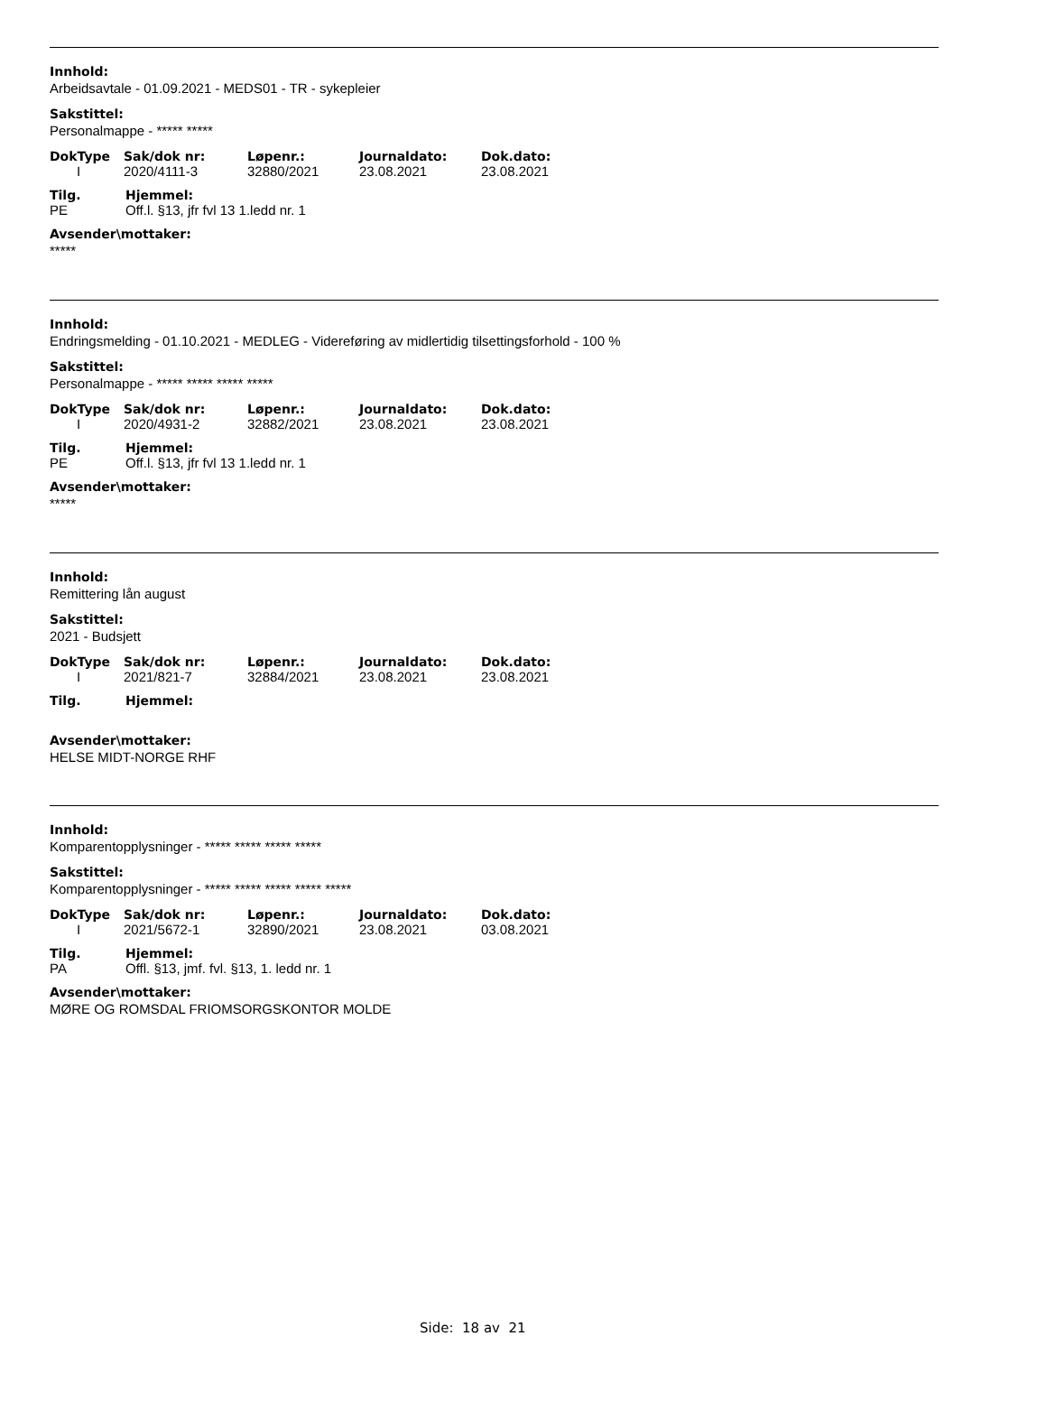Innhold:
Arbeidsavtale - 01.09.2021 - MEDS01 - TR - sykepleier
Sakstittel:
Personalmappe - ***** *****
| DokType | Sak/dok nr: | Løpenr.: | Journaldato: | Dok.dato: |
| --- | --- | --- | --- | --- |
| I | 2020/4111-3 | 32880/2021 | 23.08.2021 | 23.08.2021 |
| Tilg. | Hjemmel: |
| --- | --- |
| PE | Off.l. §13, jfr fvl 13 1.ledd nr. 1 |
Avsender\mottaker:
*****
Innhold:
Endringsmelding - 01.10.2021 - MEDLEG - Videreføring av midlertidig tilsettingsforhold - 100 %
Sakstittel:
Personalmappe - ***** ***** ***** *****
| DokType | Sak/dok nr: | Løpenr.: | Journaldato: | Dok.dato: |
| --- | --- | --- | --- | --- |
| I | 2020/4931-2 | 32882/2021 | 23.08.2021 | 23.08.2021 |
| Tilg. | Hjemmel: |
| --- | --- |
| PE | Off.l. §13, jfr fvl 13 1.ledd nr. 1 |
Avsender\mottaker:
*****
Innhold:
Remittering lån august
Sakstittel:
2021 - Budsjett
| DokType | Sak/dok nr: | Løpenr.: | Journaldato: | Dok.dato: |
| --- | --- | --- | --- | --- |
| I | 2021/821-7 | 32884/2021 | 23.08.2021 | 23.08.2021 |
| Tilg. | Hjemmel: |
| --- | --- |
Avsender\mottaker:
HELSE MIDT-NORGE RHF
Innhold:
Komparentopplysninger - ***** ***** ***** *****
Sakstittel:
Komparentopplysninger - ***** ***** ***** ***** *****
| DokType | Sak/dok nr: | Løpenr.: | Journaldato: | Dok.dato: |
| --- | --- | --- | --- | --- |
| I | 2021/5672-1 | 32890/2021 | 23.08.2021 | 03.08.2021 |
| Tilg. | Hjemmel: |
| --- | --- |
| PA | Offl. §13, jmf. fvl. §13, 1. ledd nr. 1 |
Avsender\mottaker:
MØRE OG ROMSDAL FRIOMSORGSKONTOR MOLDE
Side: 18 av 21